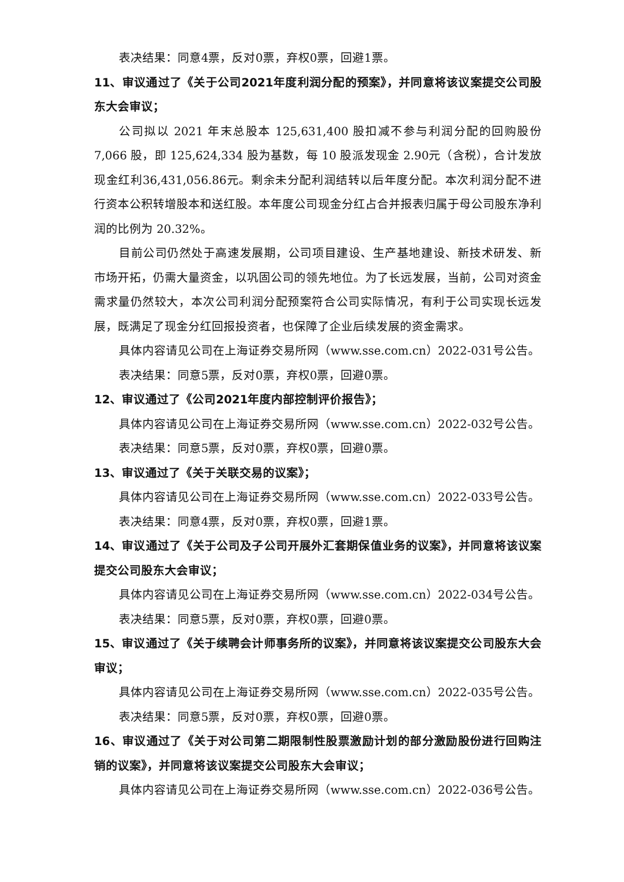表决结果：同意4票，反对0票，弃权0票，回避1票。
11、审议通过了《关于公司2021年度利润分配的预案》，并同意将该议案提交公司股东大会审议；
公司拟以 2021 年末总股本 125,631,400 股扣减不参与利润分配的回购股份 7,066 股，即 125,624,334 股为基数，每 10 股派发现金 2.90元（含税），合计发放现金红利36,431,056.86元。剩余未分配利润结转以后年度分配。本次利润分配不进行资本公积转增股本和送红股。本年度公司现金分红占合并报表归属于母公司股东净利润的比例为 20.32%。
目前公司仍然处于高速发展期，公司项目建设、生产基地建设、新技术研发、新市场开拓，仍需大量资金，以巩固公司的领先地位。为了长远发展，当前，公司对资金需求量仍然较大，本次公司利润分配预案符合公司实际情况，有利于公司实现长远发展，既满足了现金分红回报投资者，也保障了企业后续发展的资金需求。
具体内容请见公司在上海证券交易所网（www.sse.com.cn）2022-031号公告。
表决结果：同意5票，反对0票，弃权0票，回避0票。
12、审议通过了《公司2021年度内部控制评价报告》；
具体内容请见公司在上海证券交易所网（www.sse.com.cn）2022-032号公告。
表决结果：同意5票，反对0票，弃权0票，回避0票。
13、审议通过了《关于关联交易的议案》；
具体内容请见公司在上海证券交易所网（www.sse.com.cn）2022-033号公告。
表决结果：同意4票，反对0票，弃权0票，回避1票。
14、审议通过了《关于公司及子公司开展外汇套期保值业务的议案》，并同意将该议案提交公司股东大会审议；
具体内容请见公司在上海证券交易所网（www.sse.com.cn）2022-034号公告。
表决结果：同意5票，反对0票，弃权0票，回避0票。
15、审议通过了《关于续聘会计师事务所的议案》，并同意将该议案提交公司股东大会审议；
具体内容请见公司在上海证券交易所网（www.sse.com.cn）2022-035号公告。
表决结果：同意5票，反对0票，弃权0票，回避0票。
16、审议通过了《关于对公司第二期限制性股票激励计划的部分激励股份进行回购注销的议案》，并同意将该议案提交公司股东大会审议；
具体内容请见公司在上海证券交易所网（www.sse.com.cn）2022-036号公告。